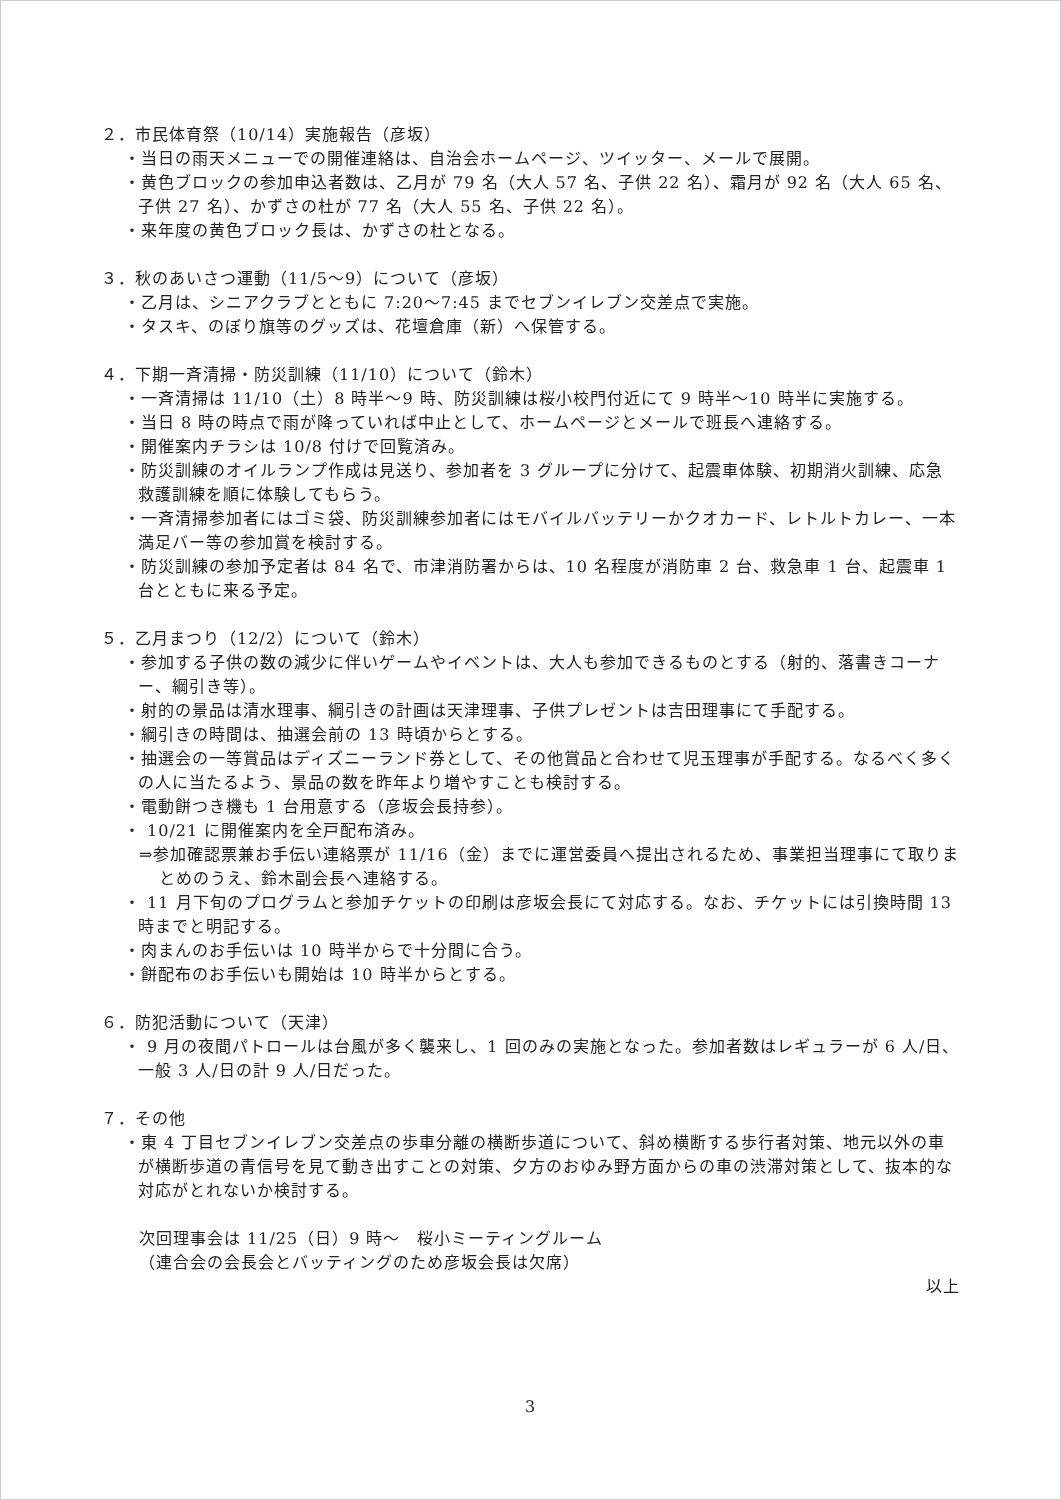２．市民体育祭（10/14）実施報告（彦坂）
・当日の雨天メニューでの開催連絡は、自治会ホームページ、ツイッター、メールで展開。
・黄色ブロックの参加申込者数は、乙月が 79 名（大人 57 名、子供 22 名）、霜月が 92 名（大人 65 名、子供 27 名）、かずさの杜が 77 名（大人 55 名、子供 22 名）。
・来年度の黄色ブロック長は、かずさの杜となる。
３．秋のあいさつ運動（11/5～9）について（彦坂）
・乙月は、シニアクラブとともに 7:20～7:45 までセブンイレブン交差点で実施。
・タスキ、のぼり旗等のグッズは、花壇倉庫（新）へ保管する。
４．下期一斉清掃・防災訓練（11/10）について（鈴木）
・一斉清掃は 11/10（土）8 時半～9 時、防災訓練は桜小校門付近にて 9 時半～10 時半に実施する。
・当日 8 時の時点で雨が降っていれば中止として、ホームページとメールで班長へ連絡する。
・開催案内チラシは 10/8 付けで回覧済み。
・防災訓練のオイルランプ作成は見送り、参加者を 3 グループに分けて、起震車体験、初期消火訓練、応急救護訓練を順に体験してもらう。
・一斉清掃参加者にはゴミ袋、防災訓練参加者にはモバイルバッテリーかクオカード、レトルトカレー、一本満足バー等の参加賞を検討する。
・防災訓練の参加予定者は 84 名で、市津消防署からは、10 名程度が消防車 2 台、救急車 1 台、起震車 1 台とともに来る予定。
５．乙月まつり（12/2）について（鈴木）
・参加する子供の数の減少に伴いゲームやイベントは、大人も参加できるものとする（射的、落書きコーナー、綱引き等）。
・射的の景品は清水理事、綱引きの計画は天津理事、子供プレゼントは吉田理事にて手配する。
・綱引きの時間は、抽選会前の 13 時頃からとする。
・抽選会の一等賞品はディズニーランド券として、その他賞品と合わせて児玉理事が手配する。なるべく多くの人に当たるよう、景品の数を昨年より増やすことも検討する。
・電動餅つき機も 1 台用意する（彦坂会長持参）。
・ 10/21 に開催案内を全戸配布済み。
⇒参加確認票兼お手伝い連絡票が 11/16（金）までに運営委員へ提出されるため、事業担当理事にて取りまとめのうえ、鈴木副会長へ連絡する。
・ 11 月下旬のプログラムと参加チケットの印刷は彦坂会長にて対応する。なお、チケットには引換時間 13 時までと明記する。
・肉まんのお手伝いは 10 時半からで十分間に合う。
・餅配布のお手伝いも開始は 10 時半からとする。
６．防犯活動について（天津）
・ 9 月の夜間パトロールは台風が多く襲来し、1 回のみの実施となった。参加者数はレギュラーが 6 人/日、一般 3 人/日の計 9 人/日だった。
７．その他
・東 4 丁目セブンイレブン交差点の歩車分離の横断歩道について、斜め横断する歩行者対策、地元以外の車が横断歩道の青信号を見て動き出すことの対策、夕方のおゆみ野方面からの車の渋滞対策として、抜本的な対応がとれないか検討する。
次回理事会は 11/25（日）9 時～　桜小ミーティングルーム
（連合会の会長会とバッティングのため彦坂会長は欠席）
以上
3